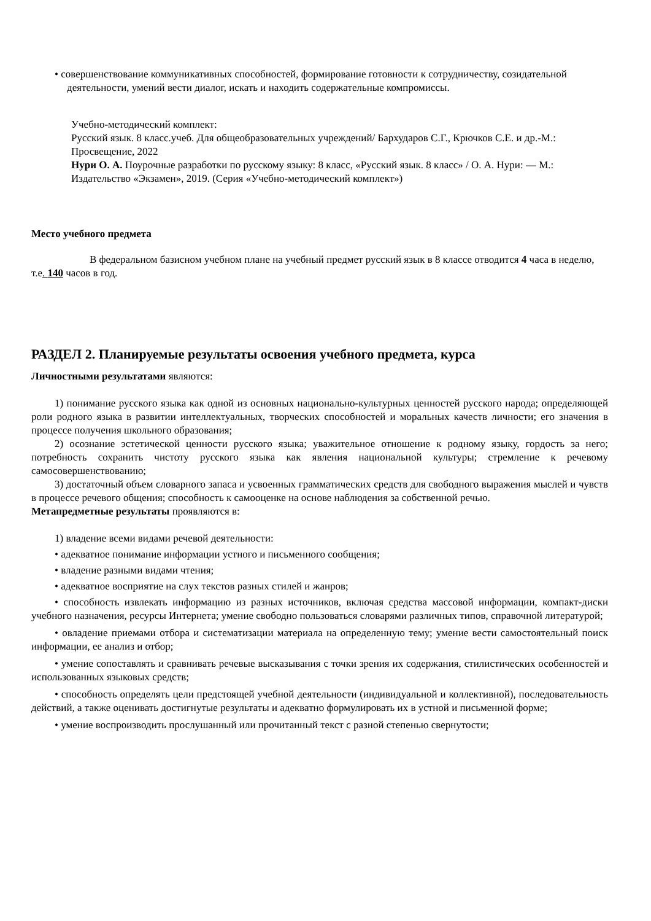• совершенствование коммуникативных способностей, формирование готовности к сотрудничеству, созидательной деятельности, умений вести диалог, искать и находить содержательные компромиссы.
Учебно-методический комплект:
Русский язык. 8 класс.учеб. Для общеобразовательных учреждений/ Бархударов С.Г., Крючков С.Е. и др.-М.: Просвещение, 2022
Нури О. А. Поурочные разработки по русскому языку: 8 класс, «Русский язык. 8 класс» / О. А. Нури: — М.: Издательство «Экзамен», 2019. (Серия «Учебно-методический комплект»)
Место учебного предмета
В федеральном базисном учебном плане на учебный предмет русский язык в 8 классе отводится 4 часа в неделю, т.е. 140 часов в год.
РАЗДЕЛ 2. Планируемые результаты освоения учебного предмета, курса
Личностными результатами являются:
1) понимание русского языка как одной из основных национально-культурных ценностей русского народа; определяющей роли родного языка в развитии интеллектуальных, творческих способностей и моральных качеств личности; его значения в процессе получения школьного образования;
2) осознание эстетической ценности русского языка; уважительное отношение к родному языку, гордость за него; потребность сохранить чистоту русского языка как явления национальной культуры; стремление к речевому самосовершенствованию;
3) достаточный объем словарного запаса и усвоенных грамматических средств для свободного выражения мыслей и чувств в процессе речевого общения; способность к самооценке на основе наблюдения за собственной речью.
Метапредметные результаты проявляются в:
1) владение всеми видами речевой деятельности:
• адекватное понимание информации устного и письменного сообщения;
• владение разными видами чтения;
• адекватное восприятие на слух текстов разных стилей и жанров;
• способность извлекать информацию из разных источников, включая средства массовой информации, компакт-диски учебного назначения, ресурсы Интернета; умение свободно пользоваться словарями различных типов, справочной литературой;
• овладение приемами отбора и систематизации материала на определенную тему; умение вести самостоятельный поиск информации, ее анализ и отбор;
• умение сопоставлять и сравнивать речевые высказывания с точки зрения их содержания, стилистических особенностей и использованных языковых средств;
• способность определять цели предстоящей учебной деятельности (индивидуальной и коллективной), последовательность действий, а также оценивать достигнутые результаты и адекватно формулировать их в устной и письменной форме;
• умение воспроизводить прослушанный или прочитанный текст с разной степенью свернутости;